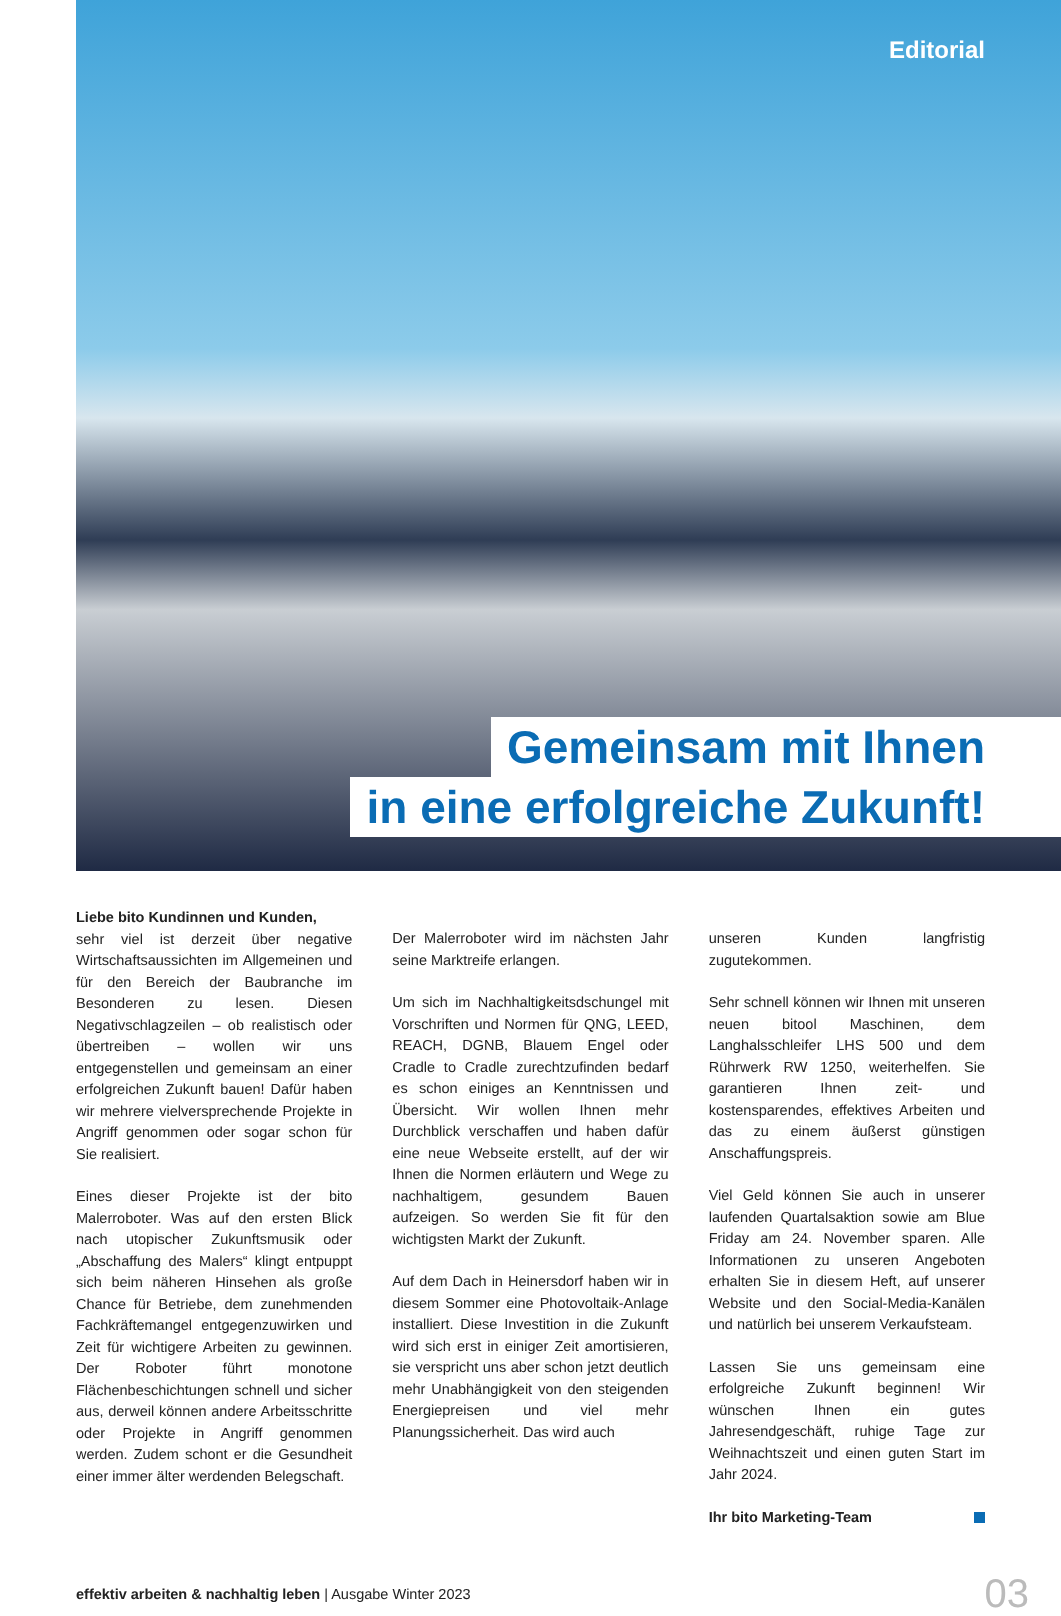Editorial
Gemeinsam mit Ihnen
in eine erfolgreiche Zukunft!
Liebe bito Kundinnen und Kunden,
sehr viel ist derzeit über negative Wirtschaftsaussichten im Allgemeinen und für den Bereich der Baubranche im Besonderen zu lesen. Diesen Negativschlagzeilen – ob realistisch oder übertreiben – wollen wir uns entgegenstellen und gemeinsam an einer erfolgreichen Zukunft bauen! Dafür haben wir mehrere vielversprechende Projekte in Angriff genommen oder sogar schon für Sie realisiert.
Eines dieser Projekte ist der bito Malerroboter. Was auf den ersten Blick nach utopischer Zukunftsmusik oder „Abschaffung des Malers“ klingt entpuppt sich beim näheren Hinsehen als große Chance für Betriebe, dem zunehmenden Fachkräftemangel entgegenzuwirken und Zeit für wichtigere Arbeiten zu gewinnen. Der Roboter führt monotone Flächenbeschichtungen schnell und sicher aus, derweil können andere Arbeitsschritte oder Projekte in Angriff genommen werden. Zudem schont er die Gesundheit einer immer älter werdenden Belegschaft.
Der Malerroboter wird im nächsten Jahr seine Marktreife erlangen.
Um sich im Nachhaltigkeitsdschungel mit Vorschriften und Normen für QNG, LEED, REACH, DGNB, Blauem Engel oder Cradle to Cradle zurechtzufinden bedarf es schon einiges an Kenntnissen und Übersicht. Wir wollen Ihnen mehr Durchblick verschaffen und haben dafür eine neue Webseite erstellt, auf der wir Ihnen die Normen erläutern und Wege zu nachhaltigem, gesundem Bauen aufzeigen. So werden Sie fit für den wichtigsten Markt der Zukunft.
Auf dem Dach in Heinersdorf haben wir in diesem Sommer eine Photovoltaik-Anlage installiert. Diese Investition in die Zukunft wird sich erst in einiger Zeit amortisieren, sie verspricht uns aber schon jetzt deutlich mehr Unabhängigkeit von den steigenden Energiepreisen und viel mehr Planungssicherheit. Das wird auch
unseren Kunden langfristig zugutekommen.
Sehr schnell können wir Ihnen mit unseren neuen bitool Maschinen, dem Langhalsschleifer LHS 500 und dem Rührwerk RW 1250, weiterhelfen. Sie garantieren Ihnen zeit- und kostensparendes, effektives Arbeiten und das zu einem äußerst günstigen Anschaffungspreis.
Viel Geld können Sie auch in unserer laufenden Quartalsaktion sowie am Blue Friday am 24. November sparen. Alle Informationen zu unseren Angeboten erhalten Sie in diesem Heft, auf unserer Website und den Social-Media-Kanälen und natürlich bei unserem Verkaufsteam.
Lassen Sie uns gemeinsam eine erfolgreiche Zukunft beginnen! Wir wünschen Ihnen ein gutes Jahresendgeschäft, ruhige Tage zur Weihnachtszeit und einen guten Start im Jahr 2024.
Ihr bito Marketing-Team
effektiv arbeiten & nachhaltig leben | Ausgabe Winter 2023 03